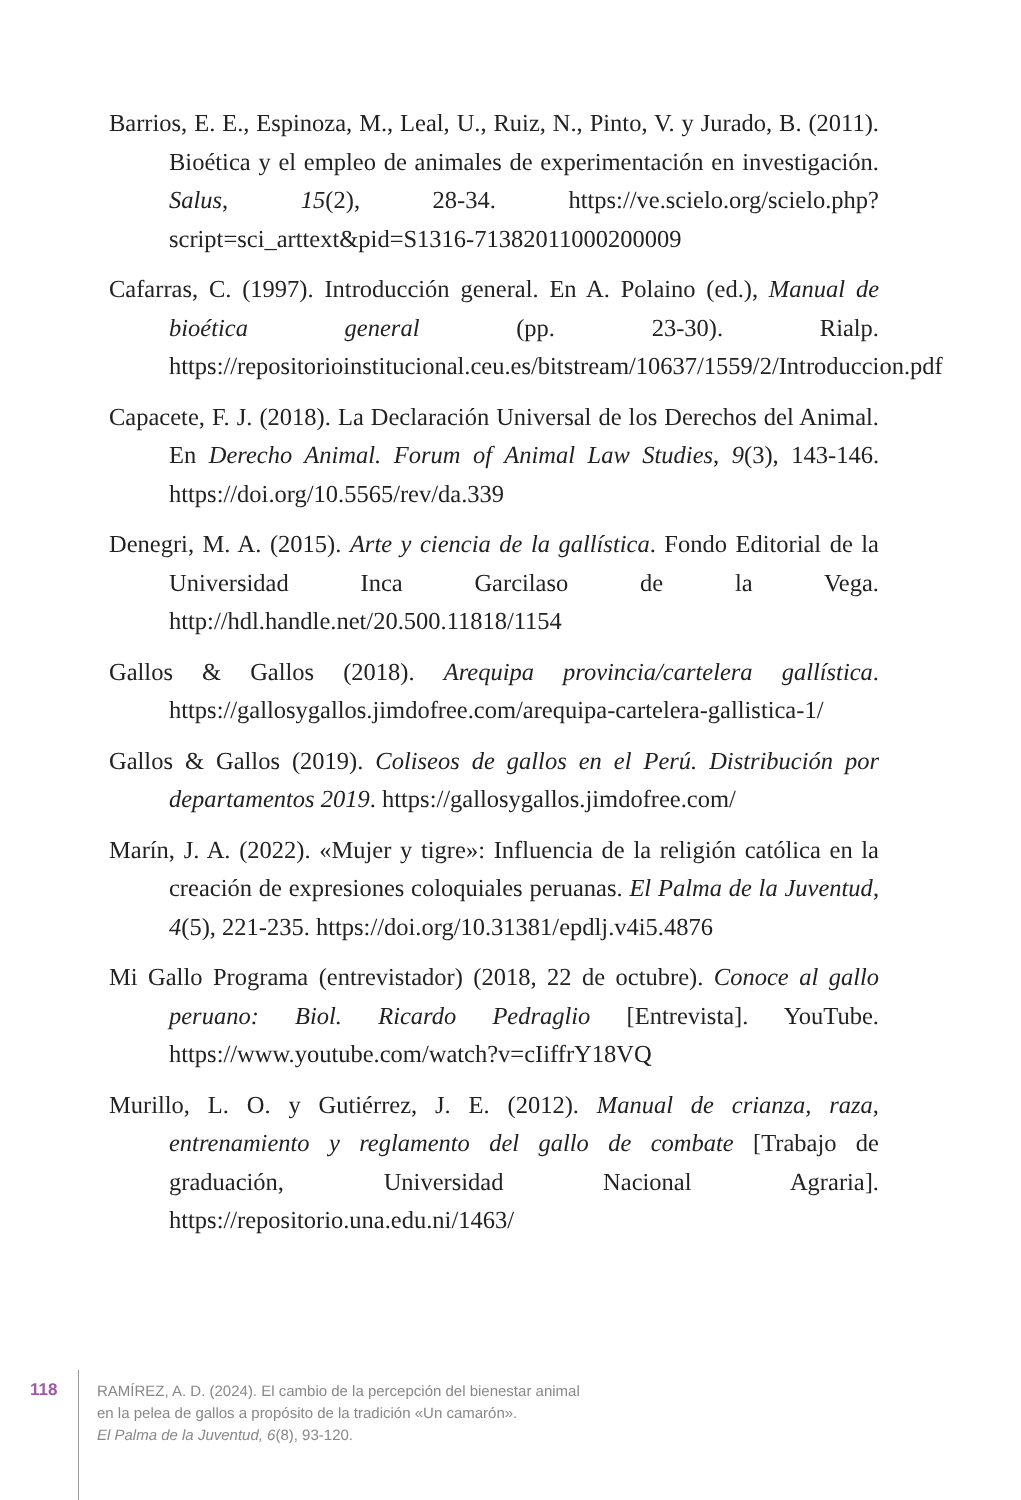Barrios, E. E., Espinoza, M., Leal, U., Ruiz, N., Pinto, V. y Jurado, B. (2011). Bioética y el empleo de animales de experimentación en investigación. Salus, 15(2), 28-34. https://ve.scielo.org/scielo.php?script=sci_arttext&pid=S1316-71382011000200009
Cafarras, C. (1997). Introducción general. En A. Polaino (ed.), Manual de bioética general (pp. 23-30). Rialp. https://repositorioinstitucional.ceu.es/bitstream/10637/1559/2/Introduccion.pdf
Capacete, F. J. (2018). La Declaración Universal de los Derechos del Animal. En Derecho Animal. Forum of Animal Law Studies, 9(3), 143-146. https://doi.org/10.5565/rev/da.339
Denegri, M. A. (2015). Arte y ciencia de la gallística. Fondo Editorial de la Universidad Inca Garcilaso de la Vega. http://hdl.handle.net/20.500.11818/1154
Gallos & Gallos (2018). Arequipa provincia/cartelera gallística. https://gallosygallos.jimdofree.com/arequipa-cartelera-gallistica-1/
Gallos & Gallos (2019). Coliseos de gallos en el Perú. Distribución por departamentos 2019. https://gallosygallos.jimdofree.com/
Marín, J. A. (2022). «Mujer y tigre»: Influencia de la religión católica en la creación de expresiones coloquiales peruanas. El Palma de la Juventud, 4(5), 221-235. https://doi.org/10.31381/epdlj.v4i5.4876
Mi Gallo Programa (entrevistador) (2018, 22 de octubre). Conoce al gallo peruano: Biol. Ricardo Pedraglio [Entrevista]. YouTube. https://www.youtube.com/watch?v=cIiffrY18VQ
Murillo, L. O. y Gutiérrez, J. E. (2012). Manual de crianza, raza, entrenamiento y reglamento del gallo de combate [Trabajo de graduación, Universidad Nacional Agraria]. https://repositorio.una.edu.ni/1463/
118
RAMÍREZ, A. D. (2024). El cambio de la percepción del bienestar animal
en la pelea de gallos a propósito de la tradición «Un camarón».
El Palma de la Juventud, 6(8), 93-120.